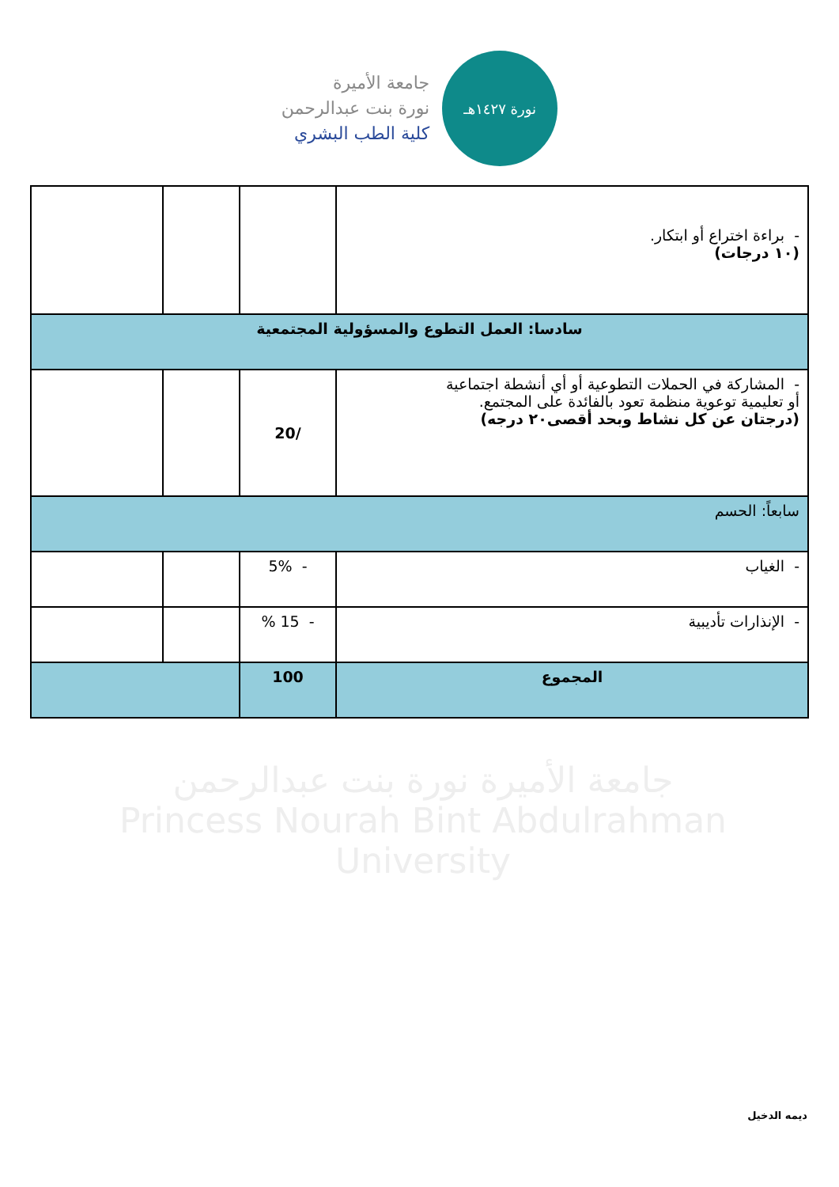جامعة الأميرة
نورة بنت عبدالرحمن
كلية الطب البشري
نورة ١٤٢٧هـ
| - براءة اختراع أو ابتكار. (١٠ درجات) | | | |
| سادسا: العمل التطوع والمسؤولية المجتمعية | | | |
| - المشاركة في الحملات التطوعية أو أي أنشطة اجتماعية أو تعليمية توعوية منظمة تعود بالفائدة على المجتمع. (درجتان عن كل نشاط وبحد أقصى٢٠ درجه) | /20 | | |
| سابعاً: الحسم | | | |
| - الغياب | - 5% | | |
| - الإنذارات تأديبية | - 15 % | | |
| المجموع | 100 | | |
جامعة الأميرة نورة بنت عبدالرحمن
Princess Nourah Bint Abdulrahman University
ديمه الدخيل